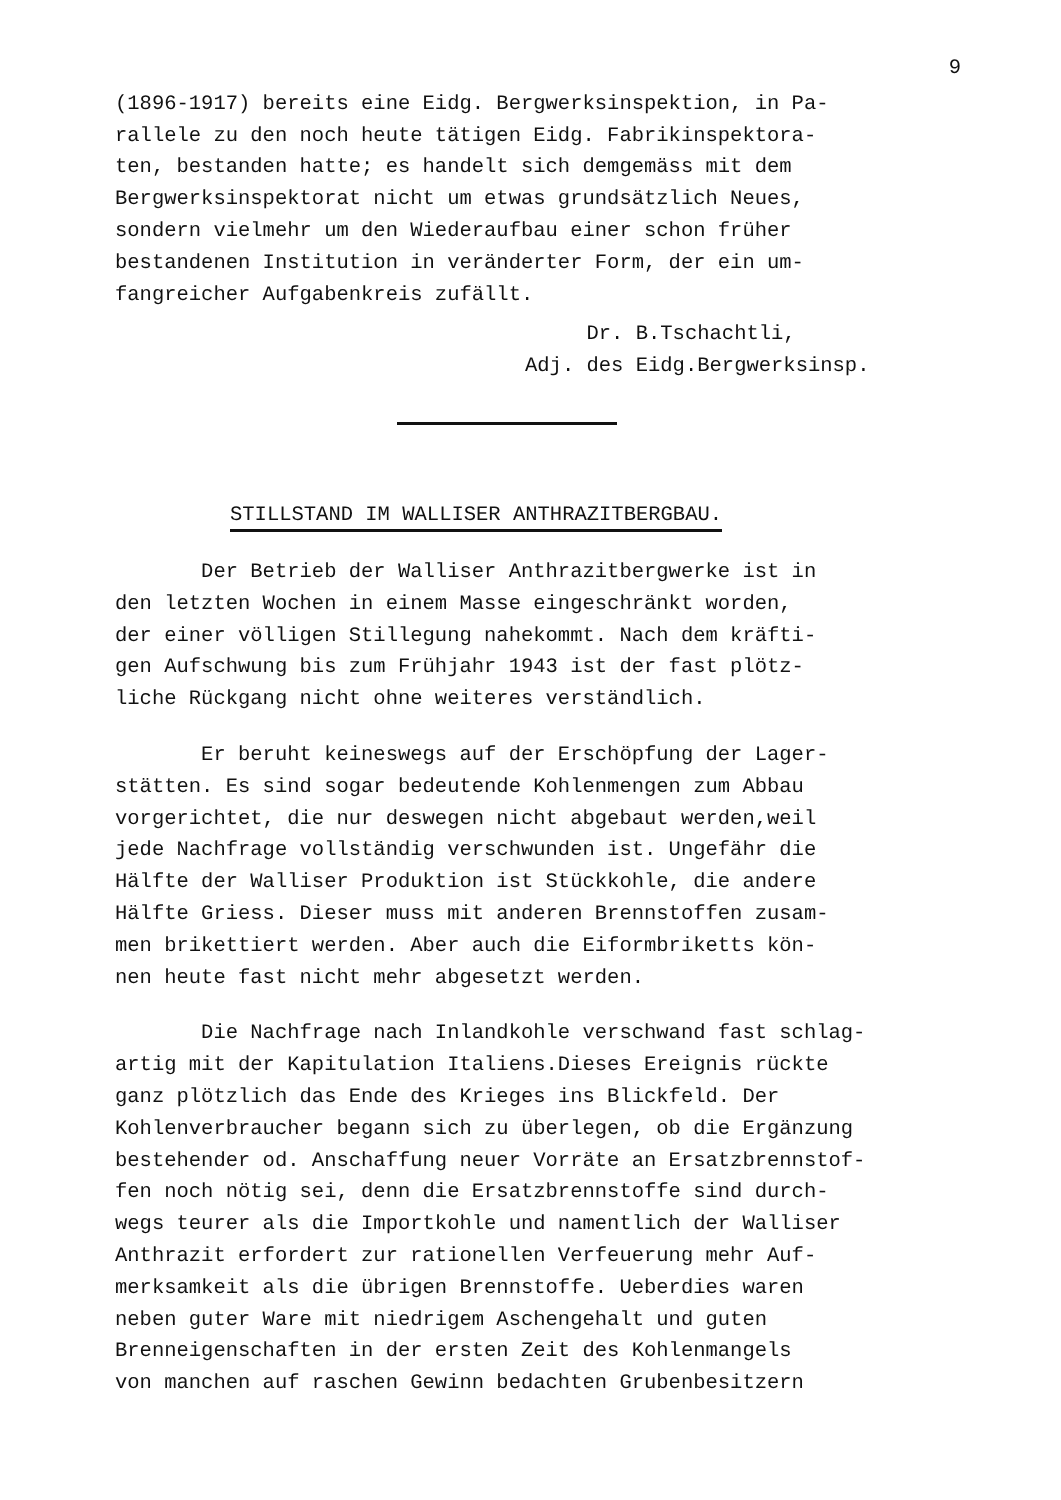9
(1896-1917) bereits eine Eidg. Bergwerksinspektion, in Pa- rallele zu den noch heute tätigen Eidg. Fabrikinspektora- ten, bestanden hatte; es handelt sich demgemäss mit dem Bergwerksinspektorat nicht um etwas grundsätzlich Neues, sondern vielmehr um den Wiederaufbau einer schon früher bestandenen Institution in veränderter Form, der ein um- fangreicher Aufgabenkreis zufällt.
Dr. B.Tschachtli,
Adj. des Eidg.Bergwerksinsp.
STILLSTAND IM WALLISER ANTHRAZITBERGBAU.
Der Betrieb der Walliser Anthrazitbergwerke ist in den letzten Wochen in einem Masse eingeschränkt worden, der einer völligen Stillegung nahekommt. Nach dem kräfti- gen Aufschwung bis zum Frühjahr 1943 ist der fast plötz- liche Rückgang nicht ohne weiteres verständlich.
Er beruht keineswegs auf der Erschöpfung der Lager- stätten. Es sind sogar bedeutende Kohlenmengen zum Abbau vorgerichtet, die nur deswegen nicht abgebaut werden,weil jede Nachfrage vollständig verschwunden ist. Ungefähr die Hälfte der Walliser Produktion ist Stückkohle, die andere Hälfte Griess. Dieser muss mit anderen Brennstoffen zusam- men brikettiert werden. Aber auch die Eiformbriketts kön- nen heute fast nicht mehr abgesetzt werden.
Die Nachfrage nach Inlandkohle verschwand fast schlag- artig mit der Kapitulation Italiens.Dieses Ereignis rückte ganz plötzlich das Ende des Krieges ins Blickfeld. Der Kohlenverbraucher begann sich zu überlegen, ob die Ergänzung bestehender od. Anschaffung neuer Vorräte an Ersatzbrennstof- fen noch nötig sei, denn die Ersatzbrennstoffe sind durch- wegs teurer als die Importkohle und namentlich der Walliser Anthrazit erfordert zur rationellen Verfeuerung mehr Auf- merksamkeit als die übrigen Brennstoffe. Ueberdies waren neben guter Ware mit niedrigem Aschengehalt und guten Brenneigenschaften in der ersten Zeit des Kohlenmangels von manchen auf raschen Gewinn bedachten Grubenbesitzern